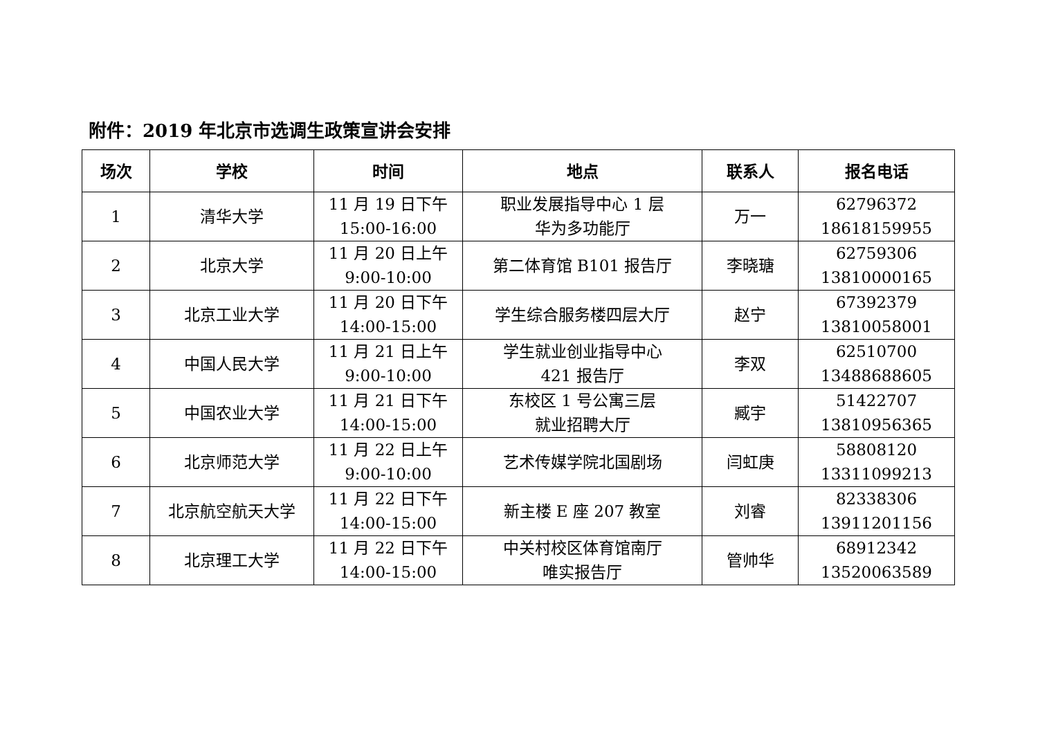附件：2019 年北京市选调生政策宣讲会安排
| 场次 | 学校 | 时间 | 地点 | 联系人 | 报名电话 |
| --- | --- | --- | --- | --- | --- |
| 1 | 清华大学 | 11 月 19 日下午 15:00-16:00 | 职业发展指导中心 1 层 华为多功能厅 | 万一 | 62796372 18618159955 |
| 2 | 北京大学 | 11 月 20 日上午 9:00-10:00 | 第二体育馆 B101 报告厅 | 李晓瑭 | 62759306 13810000165 |
| 3 | 北京工业大学 | 11 月 20 日下午 14:00-15:00 | 学生综合服务楼四层大厅 | 赵宁 | 67392379 13810058001 |
| 4 | 中国人民大学 | 11 月 21 日上午 9:00-10:00 | 学生就业创业指导中心 421 报告厅 | 李双 | 62510700 13488688605 |
| 5 | 中国农业大学 | 11 月 21 日下午 14:00-15:00 | 东校区 1 号公寓三层 就业招聘大厅 | 臧宇 | 51422707 13810956365 |
| 6 | 北京师范大学 | 11 月 22 日上午 9:00-10:00 | 艺术传媒学院北国剧场 | 闫虹庚 | 58808120 13311099213 |
| 7 | 北京航空航天大学 | 11 月 22 日下午 14:00-15:00 | 新主楼 E 座 207 教室 | 刘睿 | 82338306 13911201156 |
| 8 | 北京理工大学 | 11 月 22 日下午 14:00-15:00 | 中关村校区体育馆南厅 唯实报告厅 | 管帅华 | 68912342 13520063589 |